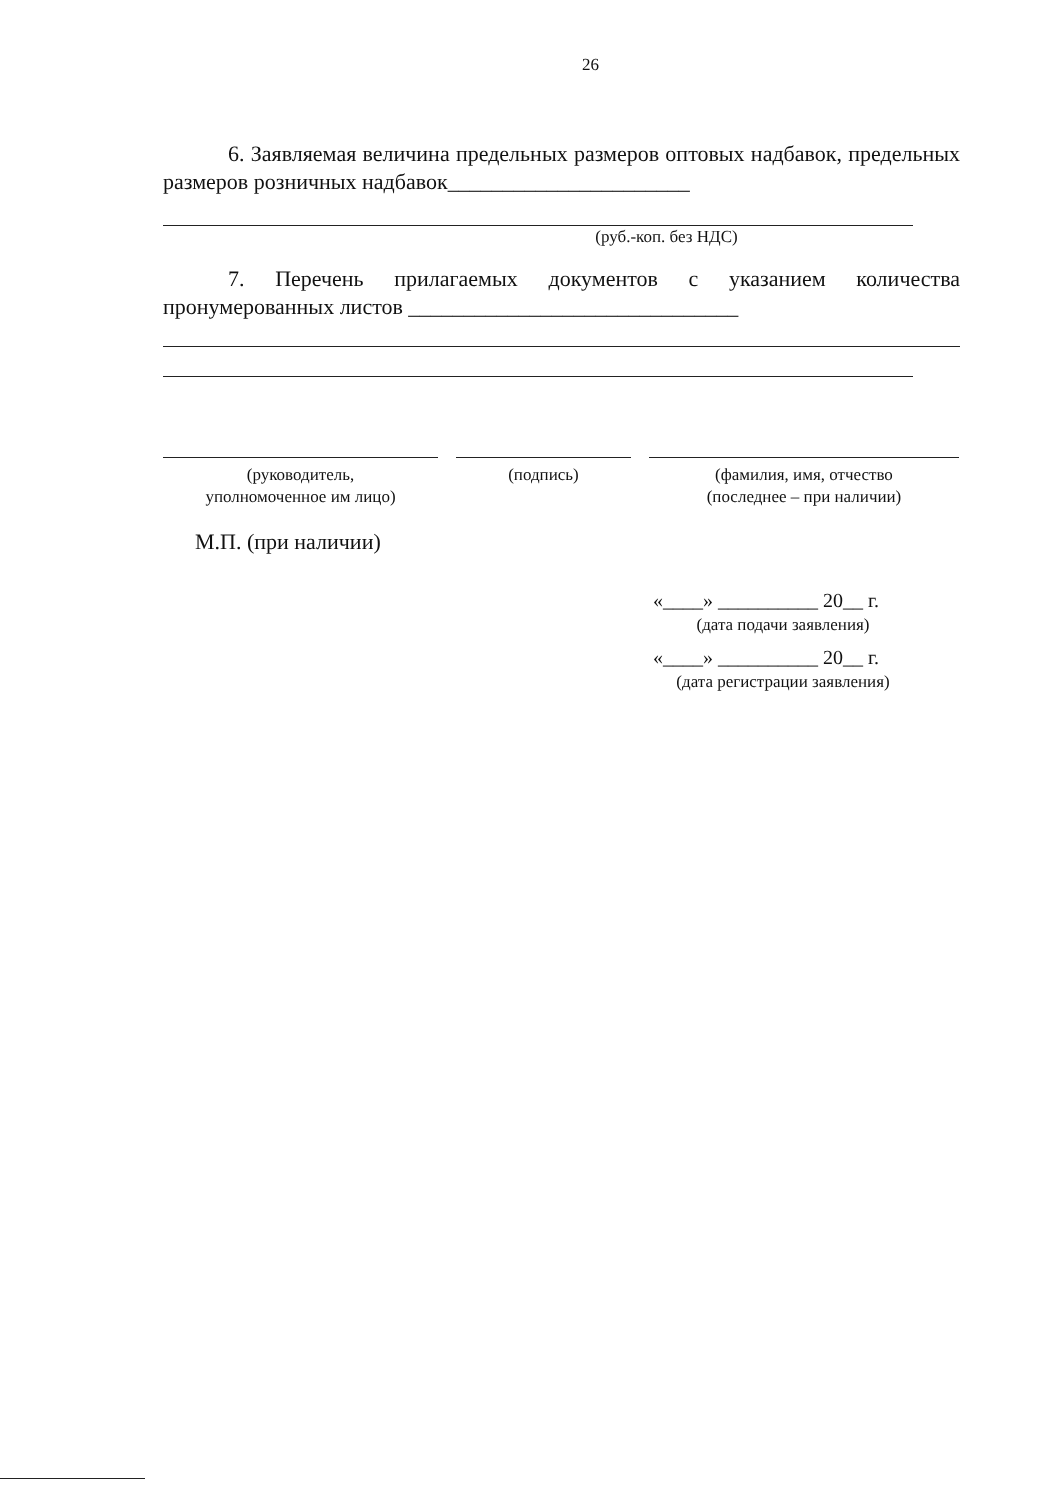26
6. Заявляемая величина предельных размеров оптовых надбавок, предельных размеров розничных надбавок______________________
(руб.-коп. без НДС)
7. Перечень прилагаемых документов с указанием количества пронумерованных листов ______________________________
(руководитель,
уполномоченное им лицо)
(подпись) (фамилия, имя, отчество
(последнее – при наличии)
М.П. (при наличии)
«____» __________ 20__ г.
(дата подачи заявления)
«____» __________ 20__ г.
(дата регистрации заявления)